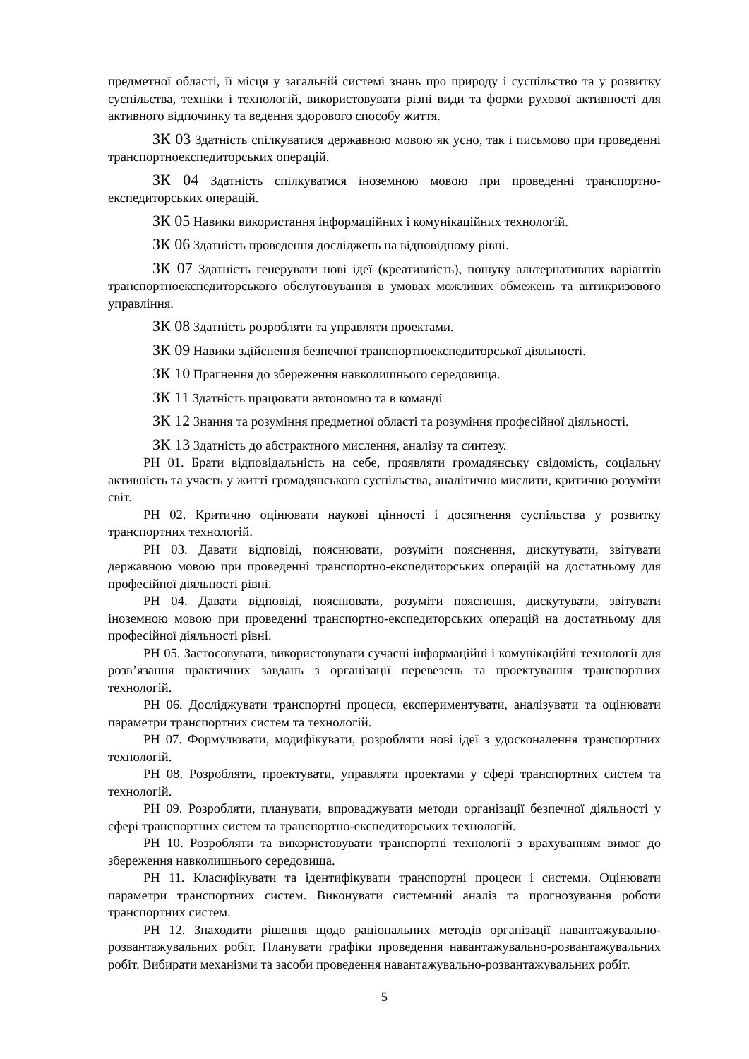предметної області, її місця у загальній системі знань про природу і суспільство та у розвитку суспільства, техніки і технологій, використовувати різні види та форми рухової активності для активного відпочинку та ведення здорового способу життя.
ЗК 03 Здатність спілкуватися державною мовою як усно, так і письмово при проведенні транспортноекспедиторських операцій.
ЗК 04 Здатність спілкуватися іноземною мовою при проведенні транспортно-експедиторських операцій.
ЗК 05 Навики використання інформаційних і комунікаційних технологій.
ЗК 06 Здатність проведення досліджень на відповідному рівні.
ЗК 07 Здатність генерувати нові ідеї (креативність), пошуку альтернативних варіантів транспортноекспедиторського обслуговування в умовах можливих обмежень та антикризового управління.
ЗК 08 Здатність розробляти та управляти проектами.
ЗК 09 Навики здійснення безпечної транспортноекспедиторської діяльності.
ЗК 10 Прагнення до збереження навколишнього середовища.
ЗК 11 Здатність працювати автономно та в команді
ЗК 12 Знання та розуміння предметної області та розуміння професійної діяльності.
ЗК 13 Здатність до абстрактного мислення, аналізу та синтезу.
РН 01. Брати відповідальність на себе, проявляти громадянську свідомість, соціальну активність та участь у житті громадянського суспільства, аналітично мислити, критично розуміти світ.
РН 02. Критично оцінювати наукові цінності і досягнення суспільства у розвитку транспортних технологій.
РН 03. Давати відповіді, пояснювати, розуміти пояснення, дискутувати, звітувати державною мовою при проведенні транспортно-експедиторських операцій на достатньому для професійної діяльності рівні.
РН 04. Давати відповіді, пояснювати, розуміти пояснення, дискутувати, звітувати іноземною мовою при проведенні транспортно-експедиторських операцій на достатньому для професійної діяльності рівні.
РН 05. Застосовувати, використовувати сучасні інформаційні і комунікаційні технології для розв’язання практичних завдань з організації перевезень та проектування транспортних технологій.
РН 06. Досліджувати транспортні процеси, експериментувати, аналізувати та оцінювати параметри транспортних систем та технологій.
РН 07. Формулювати, модифікувати, розробляти нові ідеї з удосконалення транспортних технологій.
РН 08. Розробляти, проектувати, управляти проектами у сфері транспортних систем та технологій.
РН 09. Розробляти, планувати, впроваджувати методи організації безпечної діяльності у сфері транспортних систем та транспортно-експедиторських технологій.
РН 10. Розробляти та використовувати транспортні технології з врахуванням вимог до збереження навколишнього середовища.
РН 11. Класифікувати та ідентифікувати транспортні процеси і системи. Оцінювати параметри транспортних систем. Виконувати системний аналіз та прогнозування роботи транспортних систем.
РН 12. Знаходити рішення щодо раціональних методів організації навантажувально-розвантажувальних робіт. Планувати графіки проведення навантажувально-розвантажувальних робіт. Вибирати механізми та засоби проведення навантажувально-розвантажувальних робіт.
5